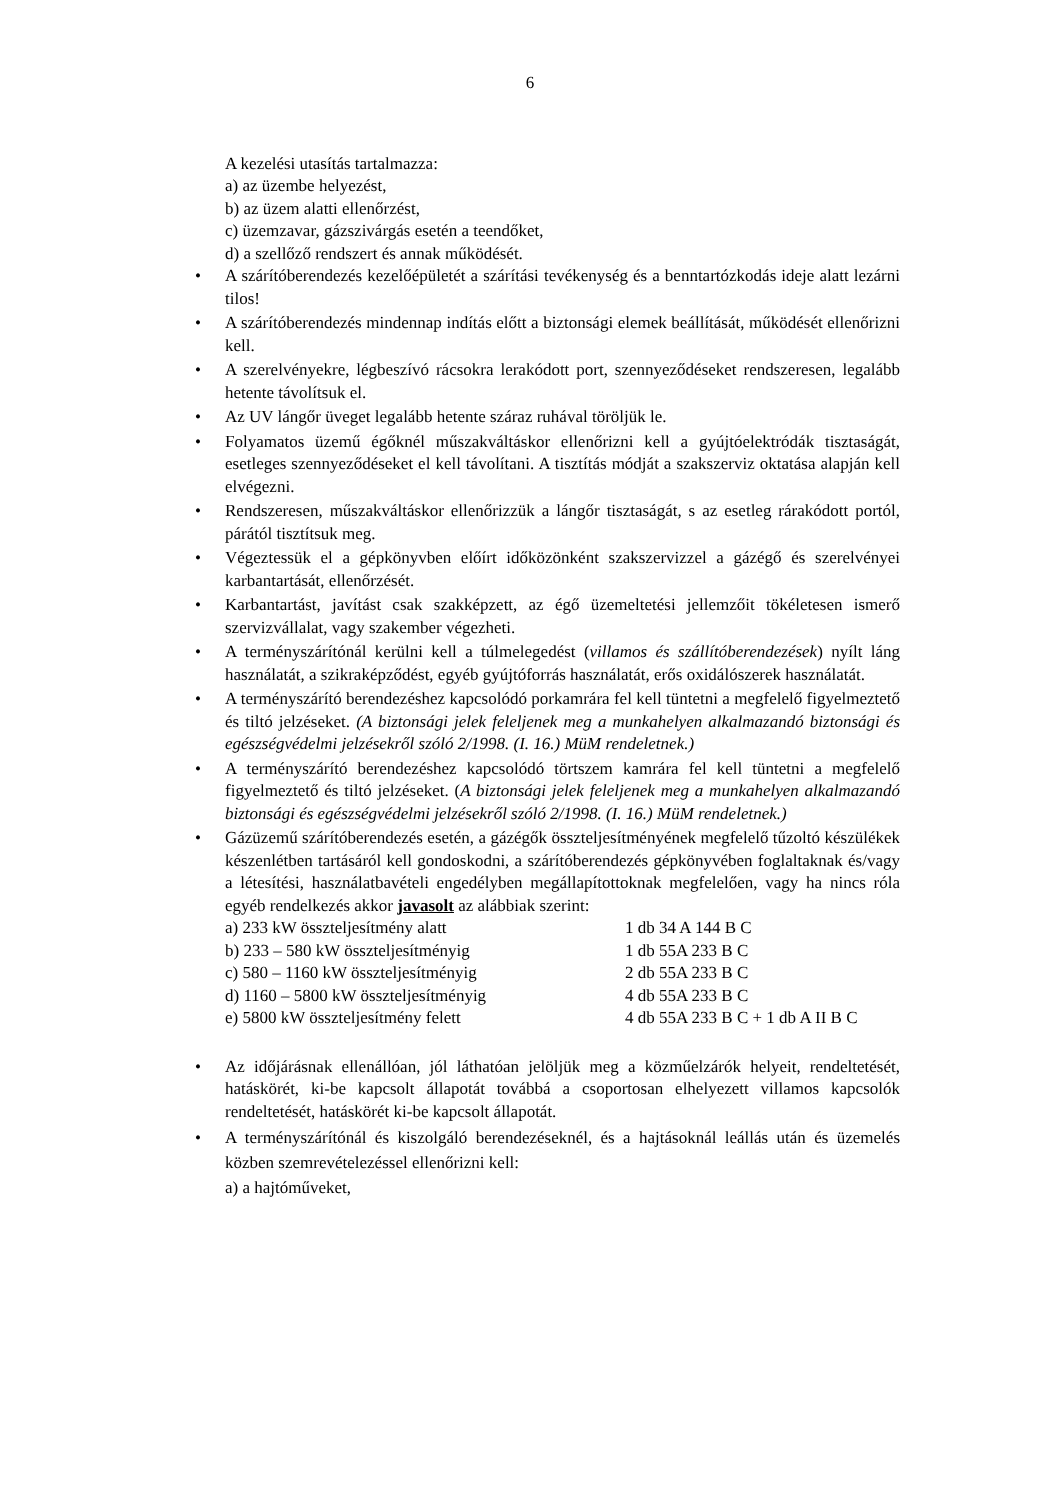6
A kezelési utasítás tartalmazza:
a) az üzembe helyezést,
b) az üzem alatti ellenőrzést,
c) üzemzavar, gázszivárgás esetén a teendőket,
d) a szellőző rendszert és annak működését.
• A szárítóberendezés kezelőépületét a szárítási tevékenység és a benntartózkodás ideje alatt lezárni tilos!
• A szárítóberendezés mindennap indítás előtt a biztonsági elemek beállítását, működését ellenőrizni kell.
• A szerelvényekre, légbeszívó rácsokra lerakódott port, szennyeződéseket rendszeresen, legalább hetente távolítsuk el.
• Az UV lángőr üveget legalább hetente száraz ruhával töröljük le.
• Folyamatos üzemű égőknél műszakváltáskor ellenőrizni kell a gyújtóelektródák tisztaságát, esetleges szennyeződéseket el kell távolítani. A tisztítás módját a szakszerviz oktatása alapján kell elvégezni.
• Rendszeresen, műszakváltáskor ellenőrizzük a lángőr tisztaságát, s az esetleg rárakódott portól, párától tisztítsuk meg.
• Végeztessük el a gépkönyvben előírt időközönként szakszervizzel a gázégő és szerelvényei karbantartását, ellenőrzését.
• Karbantartást, javítást csak szakképzett, az égő üzemeltetési jellemzőit tökéletesen ismerő szervizvállalat, vagy szakember végezheti.
• A terményszárítónál kerülni kell a túlmelegedést (villamos és szállítóberendezések) nyílt láng használatát, a szikraképződést, egyéb gyújtóforrás használatát, erős oxidálószerek használatát.
• A terményszárító berendezéshez kapcsolódó porkamrára fel kell tüntetni a megfelelő figyelmeztető és tiltó jelzéseket. (A biztonsági jelek feleljenek meg a munkahelyen alkalmazandó biztonsági és egészségvédelmi jelzésekről szóló 2/1998. (I. 16.) MüM rendeletnek.)
• A terményszárító berendezéshez kapcsolódó törtszem kamrára fel kell tüntetni a megfelelő figyelmeztető és tiltó jelzéseket. (A biztonsági jelek feleljenek meg a munkahelyen alkalmazandó biztonsági és egészségvédelmi jelzésekről szóló 2/1998. (I. 16.) MüM rendeletnek.)
• Gázüzemű szárítóberendezés esetén, a gázégők összteljesítményének megfelelő tűzoltó készülékek készenlétben tartásáról kell gondoskodni, a szárítóberendezés gépkönyvében foglaltaknak és/vagy a létesítési, használatbavételi engedélyben megállapítottoknak megfelelően, vagy ha nincs róla egyéb rendelkezés akkor javasolt az alábbiak szerint:
| a) 233 kW összteljesítmény alatt | 1 db 34 A 144 B C |
| b) 233 – 580 kW összteljesítményig | 1 db 55A 233 B C |
| c) 580 – 1160 kW összteljesítményig | 2 db 55A 233 B C |
| d) 1160 – 5800 kW összteljesítményig | 4 db 55A 233 B C |
| e) 5800 kW összteljesítmény felett | 4 db 55A 233 B C + 1 db A II B C |
• Az időjárásnak ellenállóan, jól láthatóan jelöljük meg a közműelzárók helyeit, rendeltetését, hatáskörét, ki-be kapcsolt állapotát továbbá a csoportosan elhelyezett villamos kapcsolók rendeltetését, hatáskörét ki-be kapcsolt állapotát.
• A terményszárítónál és kiszolgáló berendezéseknél, és a hajtásoknál leállás után és üzemelés közben szemrevételezéssel ellenőrizni kell:
a) a hajtóműveket,